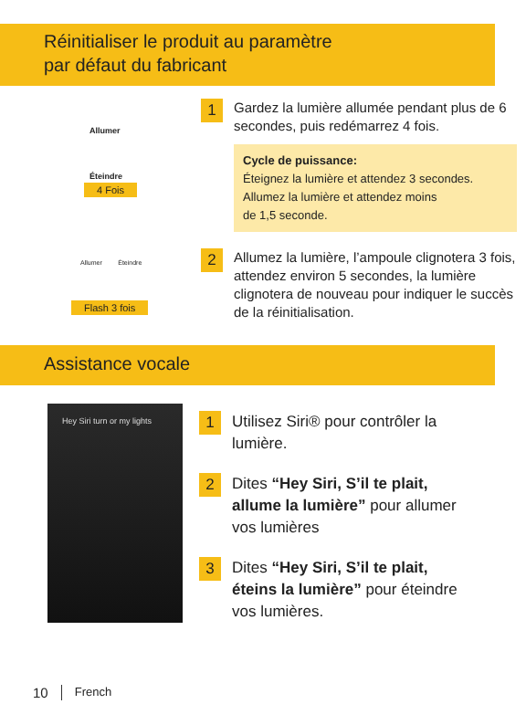Réinitialiser le produit au paramètre
par défaut du fabricant
Allumer
Éteindre
4 Fois
1
Gardez la lumière allumée pendant plus de 6 secondes, puis redémarrez 4 fois.
Cycle de puissance:
Éteignez la lumière et attendez 3 secondes.
Allumez la lumière et attendez moins
de 1,5 seconde.
Allumer Éteindre
Flash 3 fois
2
Allumez la lumière, l’ampoule clignotera 3 fois, attendez environ 5 secondes, la lumière clignotera de nouveau pour indiquer le succès de la réinitialisation.
Assistance vocale
Hey Siri turn or my lights
1
Utilisez Siri® pour contrôler la lumière.
2
Dites “Hey Siri, S’il te plait, allume la lumière” pour allumer vos lumières
3
Dites “Hey Siri, S’il te plait, éteins la lumière” pour éteindre vos lumières.
10 French